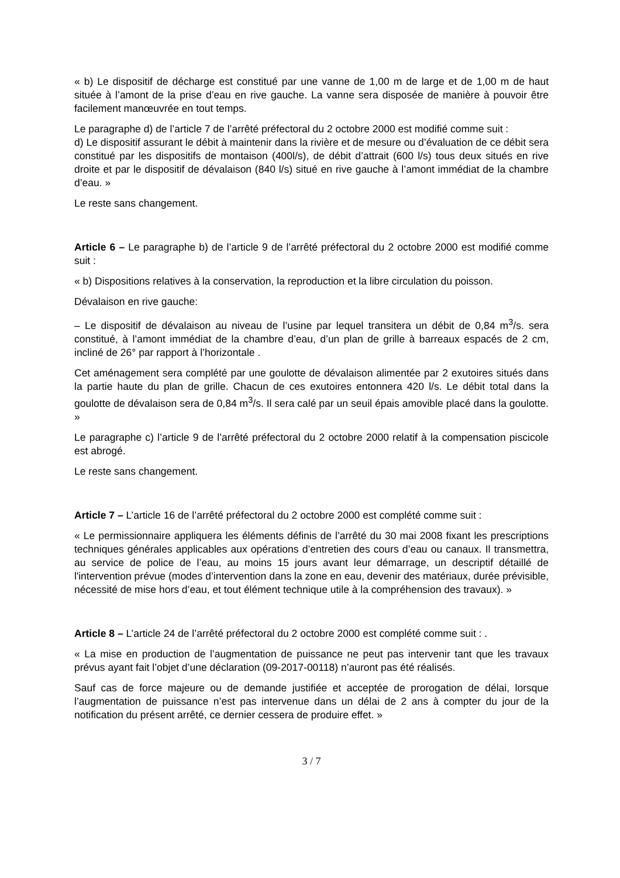« b) Le dispositif de décharge est constitué par une vanne de 1,00 m de large et de 1,00 m de haut située à l’amont de la prise d’eau en rive gauche. La vanne sera disposée de manière à pouvoir être facilement manœuvrée en tout temps.
Le paragraphe d) de l’article 7 de l’arrêté préfectoral du 2 octobre 2000 est modifié comme suit :
d) Le dispositif assurant le débit à maintenir dans la rivière et de mesure ou d’évaluation de ce débit sera constitué par les dispositifs de montaison (400l/s), de débit d’attrait (600 l/s) tous deux situés en rive droite et par le dispositif de dévalaison (840 l/s) situé en rive gauche à l’amont immédiat de la chambre d’eau. »
Le reste sans changement.
Article 6 – Le paragraphe b) de l’article 9 de l’arrêté préfectoral du 2 octobre 2000 est modifié comme suit :
« b) Dispositions relatives à la conservation, la reproduction et la libre circulation du poisson.
Dévalaison en rive gauche:
– Le dispositif de dévalaison au niveau de l’usine par lequel transitera un débit de 0,84 m<sup>3</sup>/s. sera constitué, à l’amont immédiat de la chambre d’eau, d’un plan de grille à barreaux espacés de 2 cm, incliné de 26° par rapport à l’horizontale .
Cet aménagement sera complété par une goulotte de dévalaison alimentée par 2 exutoires situés dans la partie haute du plan de grille. Chacun de ces exutoires entonnera 420 l/s. Le débit total dans la goulotte de dévalaison sera de 0,84 m<sup>3</sup>/s. Il sera calé par un seuil épais amovible placé dans la goulotte. »
Le paragraphe c) l’article 9 de l’arrêté préfectoral du 2 octobre 2000 relatif à la compensation piscicole est abrogé.
Le reste sans changement.
Article 7 – L’article 16 de l’arrêté préfectoral du 2 octobre 2000 est complété comme suit :
« Le permissionnaire appliquera les éléments définis de l’arrêté du 30 mai 2008 fixant les prescriptions techniques générales applicables aux opérations d’entretien des cours d’eau ou canaux. Il transmettra, au service de police de l’eau, au moins 15 jours avant leur démarrage, un descriptif détaillé de l'intervention prévue (modes d’intervention dans la zone en eau, devenir des matériaux, durée prévisible, nécessité de mise hors d’eau, et tout élément technique utile à la compréhension des travaux). »
Article 8 – L’article 24 de l’arrêté préfectoral du 2 octobre 2000 est complété comme suit : .
« La mise en production de l’augmentation de puissance ne peut pas intervenir tant que les travaux prévus ayant fait l’objet d’une déclaration (09-2017-00118) n’auront pas été réalisés.
Sauf cas de force majeure ou de demande justifiée et acceptée de prorogation de délai, lorsque l’augmentation de puissance n’est pas intervenue dans un délai de 2 ans à compter du jour de la notification du présent arrêté, ce dernier cessera de produire effet. »
3 / 7